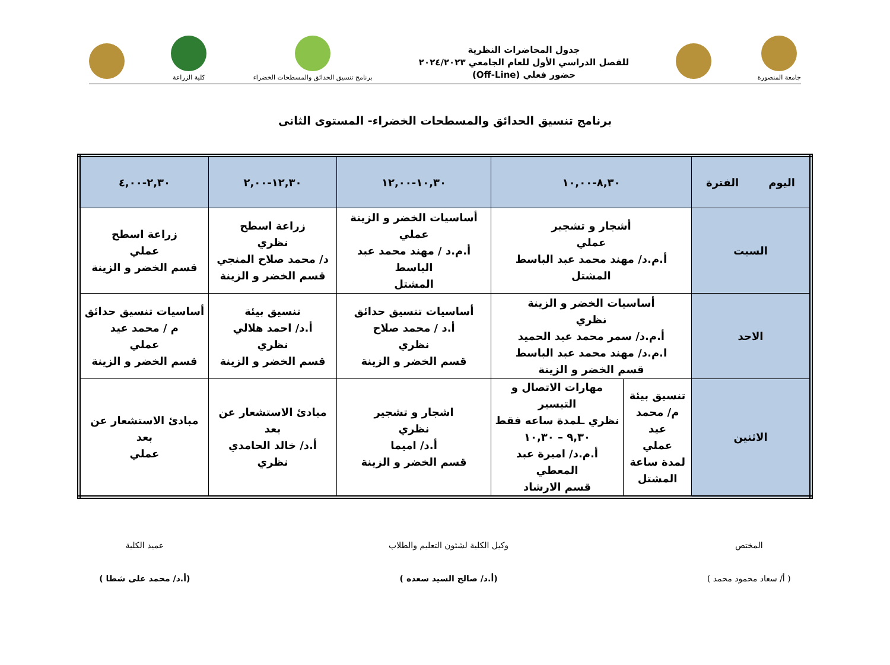جامعة المنصورة
جدول المحاضرات النظرية
للفصل الدراسي الأول للعام الجامعي ٢٠٢٤/٢٠٢٣
حضور فعلي (Off-Line)
برنامج تنسيق الحدائق والمسطحات الخضراء
كلية الزراعة
برنامج تنسيق الحدائق والمسطحات الخضراء- المستوى الثانى
| اليوم الفترة | ٨,٣٠-١٠,٠٠ | | ١٠,٣٠-١٢,٠٠ | ١٢,٣٠-٢,٠٠ | ٢,٣٠-٤,٠٠ |
| --- | --- | --- | --- | --- | --- |
| السبت | أشجار و تشجير عملي أ.م.د/ مهند محمد عبد الباسط المشتل | | أساسيات الخضر و الزينة عملي أ.م.د / مهند محمد عبد الباسط المشتل | زراعة اسطح نظري د/ محمد صلاح المنجي قسم الخضر و الزينة | زراعة اسطح عملي قسم الخضر و الزينة |
| الاحد | أساسيات الخضر و الزينة نظري أ.م.د/ سمر محمد عبد الحميد ا.م.د/ مهند محمد عبد الباسط قسم الخضر و الزينة | | أساسيات تنسيق حدائق أ.د / محمد صلاح نظري قسم الخضر و الزينة | تنسيق بيئة أ.د/ احمد هلالي نظري قسم الخضر و الزينة | أساسيات تنسيق حدائق م / محمد عيد عملي قسم الخضر و الزينة |
| الاثنين | تنسيق بيئة م/ محمد عيد عملي لمدة ساعة المشتل | مهارات الاتصال و التيسير نظري ـلمدة ساعه فقط ٩,٣٠ – ١٠,٣٠ أ.م.د/ اميرة عبد المعطي قسم الارشاد | اشجار و تشجير نظري أ.د/ اميما قسم الخضر و الزينة | مبادئ الاستشعار عن بعد أ.د/ خالد الحامدي نظري | مبادئ الاستشعار عن بعد عملي |
المختص
( أ/ سعاد محمود محمد )
وكيل الكلية لشئون التعليم والطلاب
(أ.د/ صالح السيد سعده )
عميد الكلية
(أ.د/ محمد على شطا )